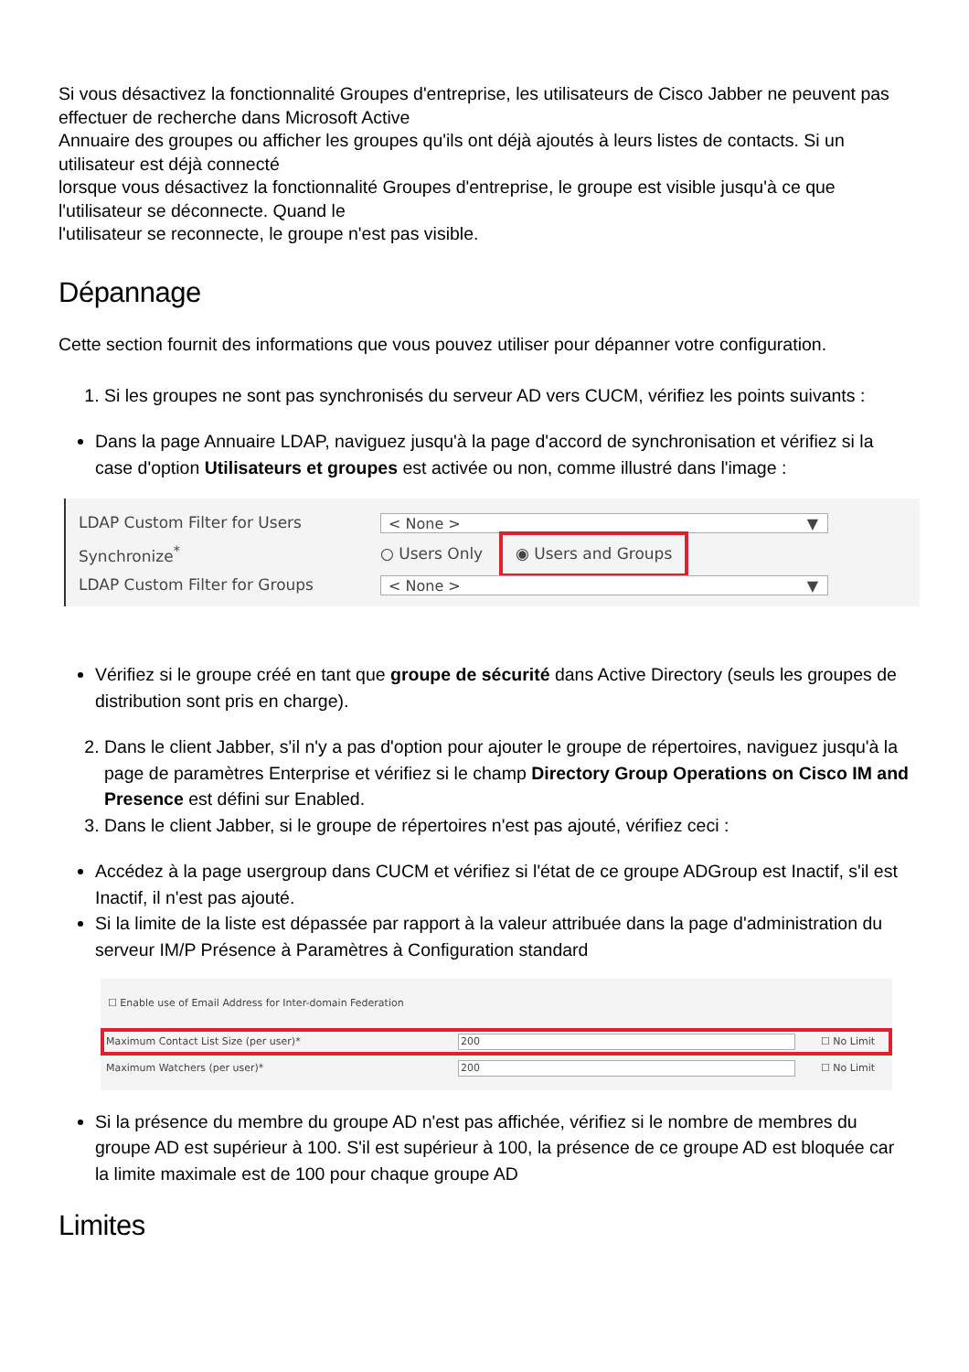Si vous désactivez la fonctionnalité Groupes d'entreprise, les utilisateurs de Cisco Jabber ne peuvent pas effectuer de recherche dans Microsoft Active
Annuaire des groupes ou afficher les groupes qu'ils ont déjà ajoutés à leurs listes de contacts. Si un utilisateur est déjà connecté
lorsque vous désactivez la fonctionnalité Groupes d'entreprise, le groupe est visible jusqu'à ce que l'utilisateur se déconnecte. Quand le
l'utilisateur se reconnecte, le groupe n'est pas visible.
Dépannage
Cette section fournit des informations que vous pouvez utiliser pour dépanner votre configuration.
1. Si les groupes ne sont pas synchronisés du serveur AD vers CUCM, vérifiez les points suivants :
Dans la page Annuaire LDAP, naviguez jusqu'à la page d'accord de synchronisation et vérifiez si la case d'option Utilisateurs et groupes est activée ou non, comme illustré dans l'image :
LDAP Custom Filter for Users
< None > ▼
Synchronize<sup>*</sup> ○ Users Only ◉ Users and Groups
LDAP Custom Filter for Groups
< None > ▼
Vérifiez si le groupe créé en tant que groupe de sécurité dans Active Directory (seuls les groupes de distribution sont pris en charge).
2. Dans le client Jabber, s'il n'y a pas d'option pour ajouter le groupe de répertoires, naviguez jusqu'à la page de paramètres Enterprise et vérifiez si le champ Directory Group Operations on Cisco IM and Presence est défini sur Enabled.
3. Dans le client Jabber, si le groupe de répertoires n'est pas ajouté, vérifiez ceci :
Accédez à la page usergroup dans CUCM et vérifiez si l'état de ce groupe ADGroup est Inactif, s'il est Inactif, il n'est pas ajouté.
Si la limite de la liste est dépassée par rapport à la valeur attribuée dans la page d'administration du serveur IM/P Présence à Paramètres à Configuration standard
☐ Enable use of Email Address for Inter-domain Federation
Maximum Contact List Size (per user)* 200 ☐ No Limit
Maximum Watchers (per user)* 200 ☐ No Limit
Si la présence du membre du groupe AD n'est pas affichée, vérifiez si le nombre de membres du groupe AD est supérieur à 100. S'il est supérieur à 100, la présence de ce groupe AD est bloquée car la limite maximale est de 100 pour chaque groupe AD
Limites